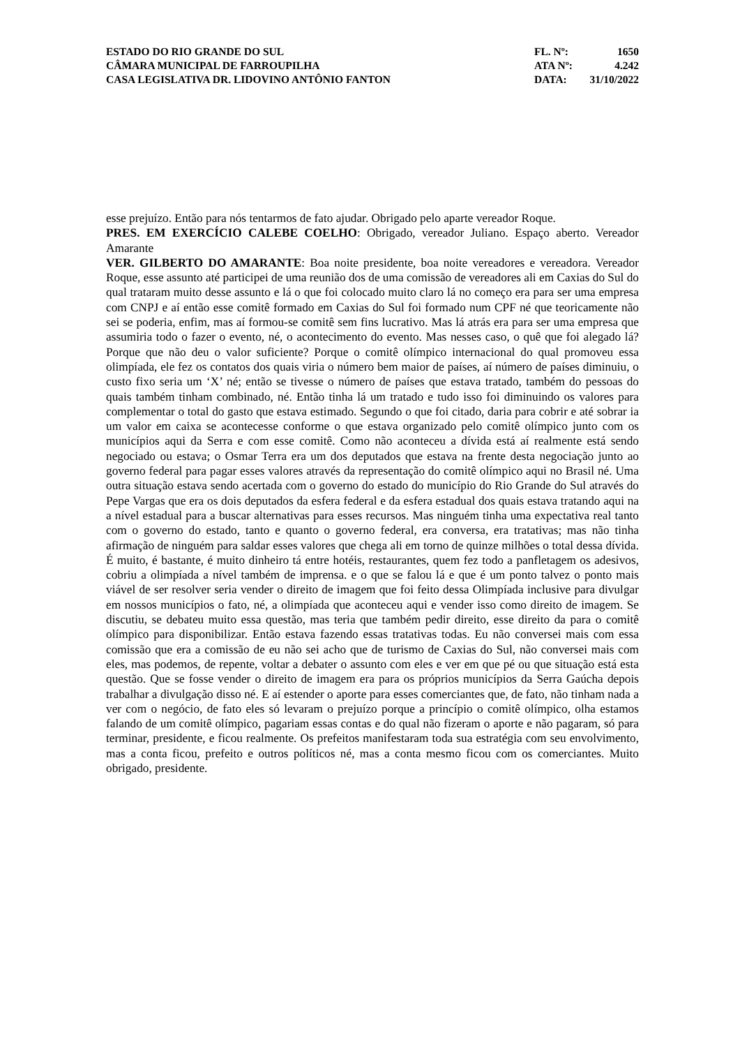ESTADO DO RIO GRANDE DO SUL
CÂMARA MUNICIPAL DE FARROUPILHA
CASA LEGISLATIVA DR. LIDOVINO ANTÔNIO FANTON
FL. Nº: 1650
ATA Nº: 4.242
DATA: 31/10/2022
esse prejuízo. Então para nós tentarmos de fato ajudar. Obrigado pelo aparte vereador Roque.
PRES. EM EXERCÍCIO CALEBE COELHO: Obrigado, vereador Juliano. Espaço aberto. Vereador Amarante
VER. GILBERTO DO AMARANTE: Boa noite presidente, boa noite vereadores e vereadora. Vereador Roque, esse assunto até participei de uma reunião dos de uma comissão de vereadores ali em Caxias do Sul do qual trataram muito desse assunto e lá o que foi colocado muito claro lá no começo era para ser uma empresa com CNPJ e aí então esse comitê formado em Caxias do Sul foi formado num CPF né que teoricamente não sei se poderia, enfim, mas aí formou-se comitê sem fins lucrativo. Mas lá atrás era para ser uma empresa que assumiria todo o fazer o evento, né, o acontecimento do evento. Mas nesses caso, o quê que foi alegado lá? Porque que não deu o valor suficiente? Porque o comitê olímpico internacional do qual promoveu essa olimpíada, ele fez os contatos dos quais viria o número bem maior de países, aí número de países diminuiu, o custo fixo seria um ‘X’ né; então se tivesse o número de países que estava tratado, também do pessoas do quais também tinham combinado, né. Então tinha lá um tratado e tudo isso foi diminuindo os valores para complementar o total do gasto que estava estimado. Segundo o que foi citado, daria para cobrir e até sobrar ia um valor em caixa se acontecesse conforme o que estava organizado pelo comitê olímpico junto com os municípios aqui da Serra e com esse comitê. Como não aconteceu a dívida está aí realmente está sendo negociado ou estava; o Osmar Terra era um dos deputados que estava na frente desta negociação junto ao governo federal para pagar esses valores através da representação do comitê olímpico aqui no Brasil né. Uma outra situação estava sendo acertada com o governo do estado do município do Rio Grande do Sul através do Pepe Vargas que era os dois deputados da esfera federal e da esfera estadual dos quais estava tratando aqui na a nível estadual para a buscar alternativas para esses recursos. Mas ninguém tinha uma expectativa real tanto com o governo do estado, tanto e quanto o governo federal, era conversa, era tratativas; mas não tinha afirmação de ninguém para saldar esses valores que chega ali em torno de quinze milhões o total dessa dívida. É muito, é bastante, é muito dinheiro tá entre hotéis, restaurantes, quem fez todo a panfletagem os adesivos, cobriu a olimpíada a nível também de imprensa. e o que se falou lá e que é um ponto talvez o ponto mais viável de ser resolver seria vender o direito de imagem que foi feito dessa Olimpíada inclusive para divulgar em nossos municípios o fato, né, a olimpíada que aconteceu aqui e vender isso como direito de imagem. Se discutiu, se debateu muito essa questão, mas teria que também pedir direito, esse direito da para o comitê olímpico para disponibilizar. Então estava fazendo essas tratativas todas. Eu não conversei mais com essa comissão que era a comissão de eu não sei acho que de turismo de Caxias do Sul, não conversei mais com eles, mas podemos, de repente, voltar a debater o assunto com eles e ver em que pé ou que situação está esta questão. Que se fosse vender o direito de imagem era para os próprios municípios da Serra Gaúcha depois trabalhar a divulgação disso né. E aí estender o aporte para esses comerciantes que, de fato, não tinham nada a ver com o negócio, de fato eles só levaram o prejuízo porque a princípio o comitê olímpico, olha estamos falando de um comitê olímpico, pagariam essas contas e do qual não fizeram o aporte e não pagaram, só para terminar, presidente, e ficou realmente. Os prefeitos manifestaram toda sua estratégia com seu envolvimento, mas a conta ficou, prefeito e outros políticos né, mas a conta mesmo ficou com os comerciantes. Muito obrigado, presidente.